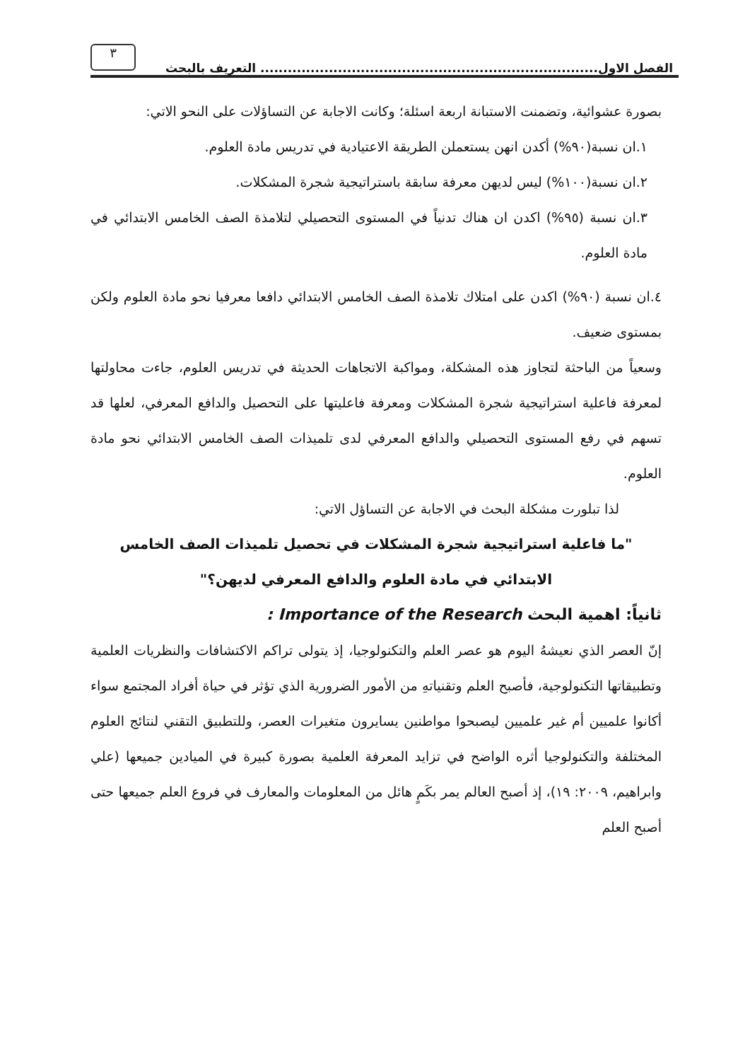الفصل الاول.......................................................................... التعريف بالبحث
٣
بصورة عشوائية، وتضمنت الاستبانة اربعة اسئلة؛ وكانت الاجابة عن التساؤلات على النحو الاتي:
١.ان نسبة(٩٠%) أكدن انهن يستعملن الطريقة الاعتيادية في تدريس مادة العلوم.
٢.ان نسبة(١٠٠%) ليس لديهن معرفة سابقة باستراتيجية شجرة المشكلات.
٣.ان نسبة (٩٥%) اكدن ان هناك تدنياً في المستوى التحصيلي لتلامذة الصف الخامس الابتدائي في مادة العلوم.
٤.ان نسبة (٩٠%) اكدن على امتلاك تلامذة الصف الخامس الابتدائي دافعا معرفيا نحو مادة العلوم ولكن بمستوى ضعيف.
وسعياً من الباحثة لتجاوز هذه المشكلة، ومواكبة الاتجاهات الحديثة في تدريس العلوم، جاءت محاولتها لمعرفة فاعلية استراتيجية شجرة المشكلات ومعرفة فاعليتها على التحصيل والدافع المعرفي، لعلها قد تسهم في رفع المستوى التحصيلي والدافع المعرفي لدى تلميذات الصف الخامس الابتدائي نحو مادة العلوم.
لذا تبلورت مشكلة البحث في الاجابة عن التساؤل الاتي:
"ما فاعلية استراتيجية شجرة المشكلات في تحصيل تلميذات الصف الخامس الابتدائي في مادة العلوم والدافع المعرفي لديهن؟"
ثانياً: اهمية البحث Importance of the Research :
إنّ العصر الذي نعيشهُ اليوم هو عصر العلم والتكنولوجيا، إذ يتولى تراكم الاكتشافات والنظريات العلمية وتطبيقاتها التكنولوجية، فأصبح العلم وتقنياتهِ من الأمور الضرورية الذي تؤثر في حياة أفراد المجتمع سواء أكانوا علميين أم غير علميين ليصبحوا مواطنين يسايرون متغيرات العصر، وللتطبيق التقني لنتائج العلوم المختلفة والتكنولوجيا أثره الواضح في تزايد المعرفة العلمية بصورة كبيرة في الميادين جميعها (علي وابراهيم، ٢٠٠٩: ١٩)، إذ أصبح العالم يمر بكَمٍ هائل من المعلومات والمعارف في فروع العلم جميعها حتى أصبح العلم